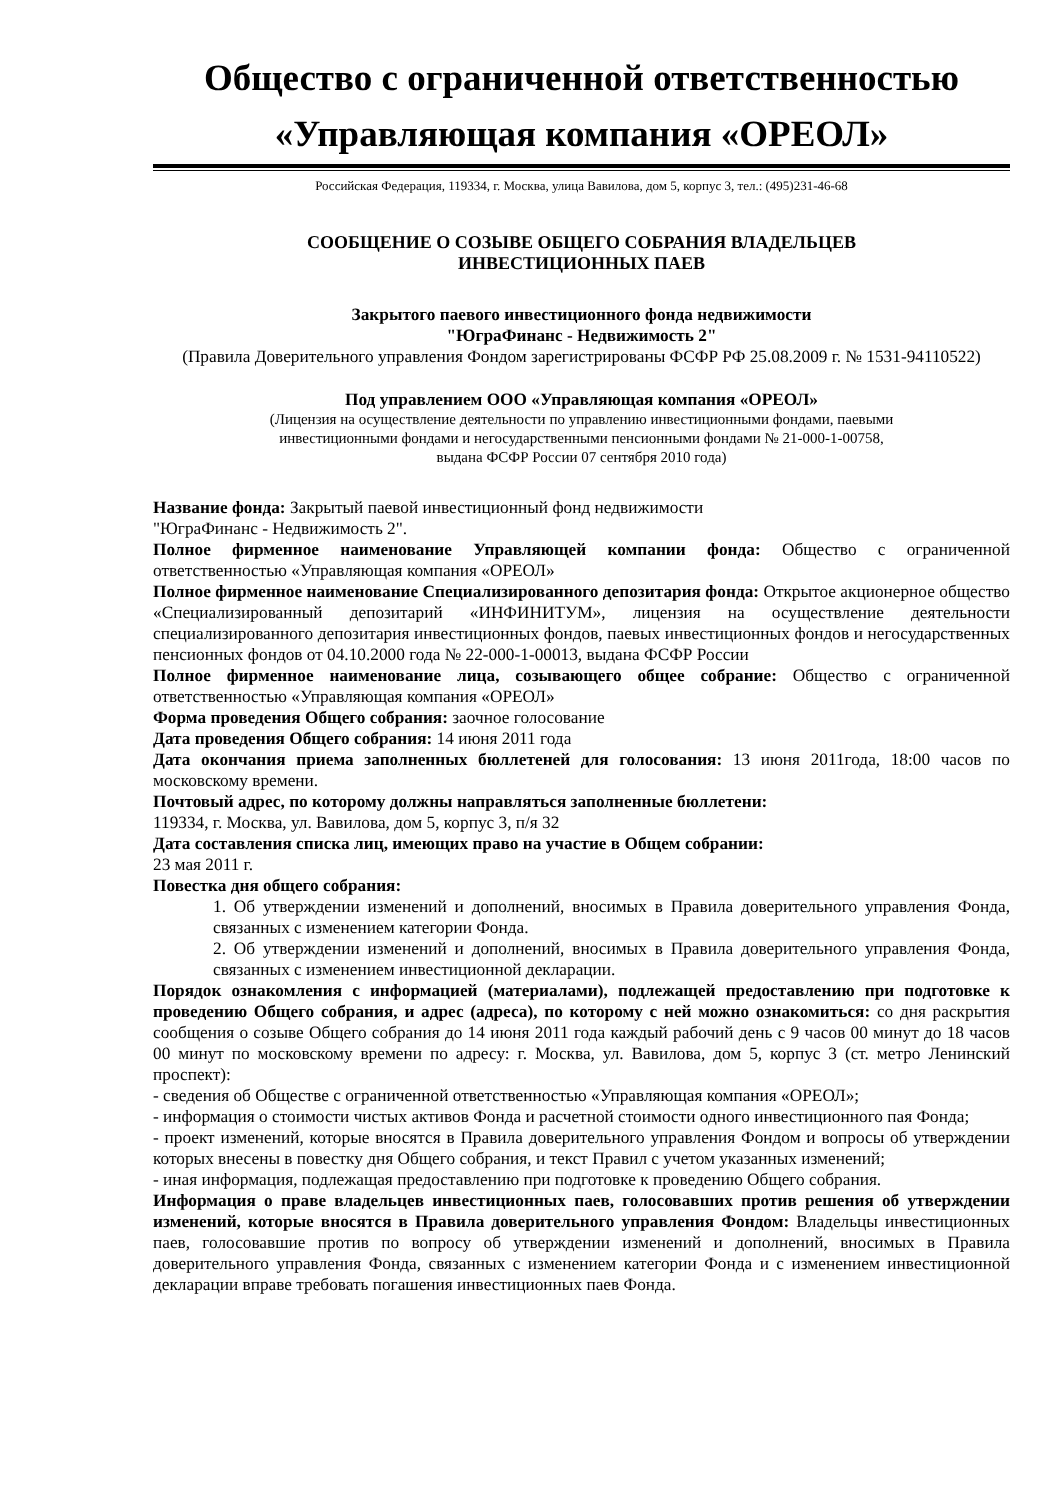Общество с ограниченной ответственностью
«Управляющая компания «ОРЕОЛ»
Российская Федерация, 119334, г. Москва, улица Вавилова, дом 5, корпус 3, тел.: (495)231-46-68
СООБЩЕНИЕ О СОЗЫВЕ ОБЩЕГО СОБРАНИЯ ВЛАДЕЛЬЦЕВ
ИНВЕСТИЦИОННЫХ ПАЕВ
Закрытого паевого инвестиционного фонда недвижимости
"ЮграФинанс - Недвижимость 2"
(Правила Доверительного управления Фондом зарегистрированы ФСФР РФ 25.08.2009 г. № 1531-94110522)
Под управлением ООО «Управляющая компания «ОРЕОЛ»
(Лицензия на осуществление деятельности по управлению инвестиционными фондами, паевыми
инвестиционными фондами и негосударственными пенсионными фондами № 21-000-1-00758,
выдана ФСФР России 07 сентября 2010 года)
Название фонда: Закрытый паевой инвестиционный фонд недвижимости
"ЮграФинанс - Недвижимость 2".
Полное фирменное наименование Управляющей компании фонда: Общество с ограниченной ответственностью «Управляющая компания «ОРЕОЛ»
Полное фирменное наименование Специализированного депозитария фонда: Открытое акционерное общество «Специализированный депозитарий «ИНФИНИТУМ», лицензия на осуществление деятельности специализированного депозитария инвестиционных фондов, паевых инвестиционных фондов и негосударственных пенсионных фондов от 04.10.2000 года № 22-000-1-00013, выдана ФСФР России
Полное фирменное наименование лица, созывающего общее собрание: Общество с ограниченной ответственностью «Управляющая компания «ОРЕОЛ»
Форма проведения Общего собрания: заочное голосование
Дата проведения Общего собрания: 14 июня 2011 года
Дата окончания приема заполненных бюллетеней для голосования: 13 июня 2011года, 18:00 часов по московскому времени.
Почтовый адрес, по которому должны направляться заполненные бюллетени:
119334, г. Москва, ул. Вавилова, дом 5, корпус 3, п/я 32
Дата составления списка лиц, имеющих право на участие в Общем собрании:
23 мая 2011 г.
Повестка дня общего собрания:
1. Об утверждении изменений и дополнений, вносимых в Правила доверительного управления Фонда, связанных с изменением категории Фонда.
2. Об утверждении изменений и дополнений, вносимых в Правила доверительного управления Фонда, связанных с изменением инвестиционной декларации.
Порядок ознакомления с информацией (материалами), подлежащей предоставлению при подготовке к проведению Общего собрания, и адрес (адреса), по которому с ней можно ознакомиться: со дня раскрытия сообщения о созыве Общего собрания до 14 июня 2011 года каждый рабочий день с 9 часов 00 минут до 18 часов 00 минут по московскому времени по адресу: г. Москва, ул. Вавилова, дом 5, корпус 3 (ст. метро Ленинский проспект):
- сведения об Обществе с ограниченной ответственностью «Управляющая компания «ОРЕОЛ»;
- информация о стоимости чистых активов Фонда и расчетной стоимости одного инвестиционного пая Фонда;
- проект изменений, которые вносятся в Правила доверительного управления Фондом и вопросы об утверждении которых внесены в повестку дня Общего собрания, и текст Правил с учетом указанных изменений;
- иная информация, подлежащая предоставлению при подготовке к проведению Общего собрания.
Информация о праве владельцев инвестиционных паев, голосовавших против решения об утверждении изменений, которые вносятся в Правила доверительного управления Фондом: Владельцы инвестиционных паев, голосовавшие против по вопросу об утверждении изменений и дополнений, вносимых в Правила доверительного управления Фонда, связанных с изменением категории Фонда и с изменением инвестиционной декларации вправе требовать погашения инвестиционных паев Фонда.